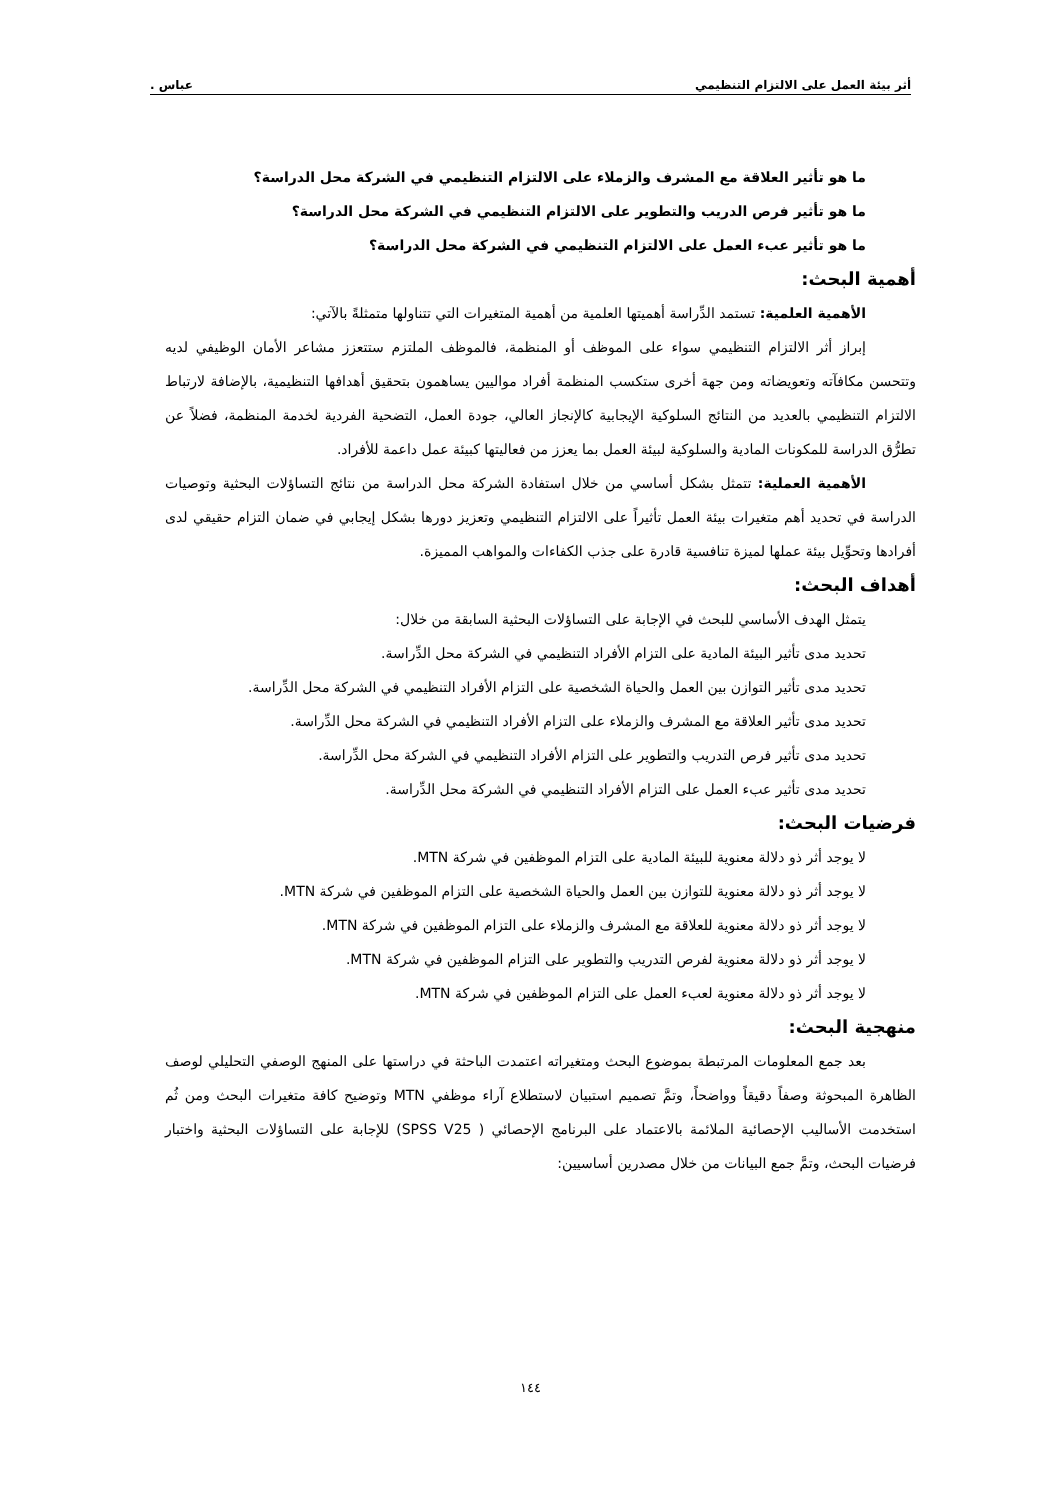أثر بيئة العمل على الالتزام التنظيمي عباس .
ما هو تأثير العلاقة مع المشرف والزملاء على الالتزام التنظيمي في الشركة محل الدراسة؟
ما هو تأثير فرص الدريب والتطوير على الالتزام التنظيمي في الشركة محل الدراسة؟
ما هو تأثير عبء العمل على الالتزام التنظيمي في الشركة محل الدراسة؟
أهمية البحث:
الأهمية العلمية: تستمد الدِّراسة أهميتها العلمية من أهمية المتغيرات التي تتناولها متمثلةً بالآتي:
إبراز أثر الالتزام التنظيمي سواء على الموظف أو المنظمة، فالموظف الملتزم ستتعزز مشاعر الأمان الوظيفي لديه وتتحسن مكافآته وتعويضاته ومن جهة أخرى ستكسب المنظمة أفراد مواليين يساهمون بتحقيق أهدافها التنظيمية، بالإضافة لارتباط الالتزام التنظيمي بالعديد من النتائج السلوكية الإيجابية كالإنجاز العالي، جودة العمل، التضحية الفردية لخدمة المنظمة، فضلاً عن تطرُّق الدراسة للمكونات المادية والسلوكية لبيئة العمل بما يعزز من فعاليتها كبيئة عمل داعمة للأفراد.
الأهمية العملية: تتمثل بشكل أساسي من خلال استفادة الشركة محل الدراسة من نتائج التساؤلات البحثية وتوصيات الدراسة في تحديد أهم متغيرات بيئة العمل تأثيراً على الالتزام التنظيمي وتعزيز دورها بشكل إيجابي في ضمان التزام حقيقي لدى أفرادها وتحوِّيل بيئة عملها لميزة تنافسية قادرة على جذب الكفاءات والمواهب المميزة.
أهداف البحث:
يتمثل الهدف الأساسي للبحث في الإجابة على التساؤلات البحثية السابقة من خلال:
تحديد مدى تأثير البيئة المادية على التزام الأفراد التنظيمي في الشركة محل الدِّراسة.
تحديد مدى تأثير التوازن بين العمل والحياة الشخصية على التزام الأفراد التنظيمي في الشركة محل الدِّراسة.
تحديد مدى تأثير العلاقة مع المشرف والزملاء على التزام الأفراد التنظيمي في الشركة محل الدِّراسة.
تحديد مدى تأثير فرص التدريب والتطوير على التزام الأفراد التنظيمي في الشركة محل الدِّراسة.
تحديد مدى تأثير عبء العمل على التزام الأفراد التنظيمي في الشركة محل الدِّراسة.
فرضيات البحث:
لا يوجد أثر ذو دلالة معنوية للبيئة المادية على التزام الموظفين في شركة MTN.
لا يوجد أثر ذو دلالة معنوية للتوازن بين العمل والحياة الشخصية على التزام الموظفين في شركة MTN.
لا يوجد أثر ذو دلالة معنوية للعلاقة مع المشرف والزملاء على التزام الموظفين في شركة MTN.
لا يوجد أثر ذو دلالة معنوية لفرص التدريب والتطوير على التزام الموظفين في شركة MTN.
لا يوجد أثر ذو دلالة معنوية لعبء العمل على التزام الموظفين في شركة MTN.
منهجية البحث:
بعد جمع المعلومات المرتبطة بموضوع البحث ومتغيراته اعتمدت الباحثة في دراستها على المنهج الوصفي التحليلي لوصف الظاهرة المبحوثة وصفاً دقيقاً وواضحاً، وتمَّ تصميم استبيان لاستطلاع آراء موظفي MTN وتوضيح كافة متغيرات البحث ومن ثُم استخدمت الأساليب الإحصائية الملائمة بالاعتماد على البرنامج الإحصائي ( SPSS V25) للإجابة على التساؤلات البحثية واختبار فرضيات البحث، وتمَّ جمع البيانات من خلال مصدرين أساسيين:
١٤٤